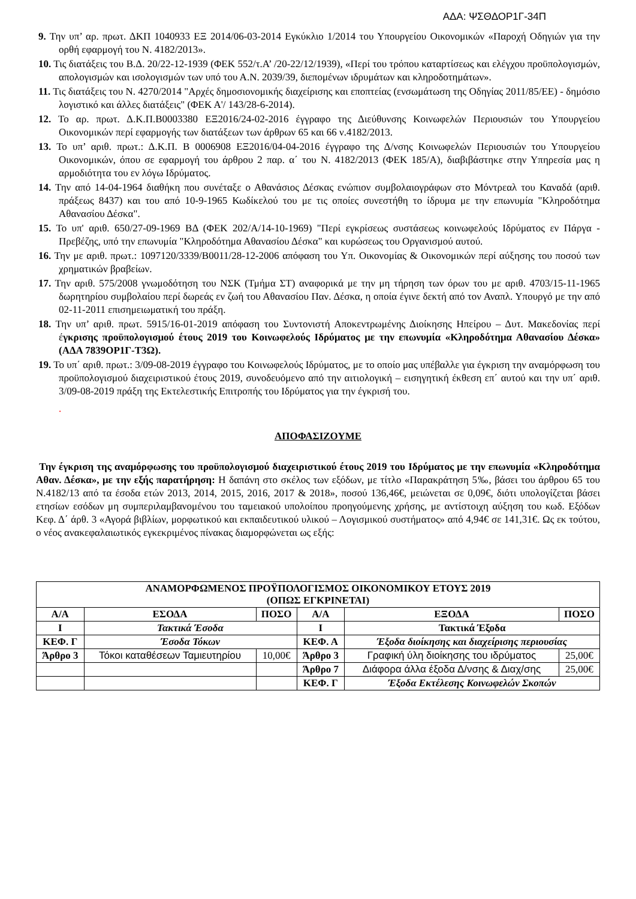ΑΔΑ: ΨΣΘΔΟΡ1Γ-34Π
9. Την υπ’ αρ. πρωτ. ΔΚΠ 1040933 ΕΞ 2014/06-03-2014 Εγκύκλιο 1/2014 του Υπουργείου Οικονομικών «Παροχή Οδηγιών για την ορθή εφαρμογή του Ν. 4182/2013».
10. Τις διατάξεις του Β.Δ. 20/22-12-1939 (ΦΕΚ 552/τ.Α’ /20-22/12/1939), «Περί του τρόπου καταρτίσεως και ελέγχου προϋπολογισμών, απολογισμών και ισολογισμών των υπό του Α.Ν. 2039/39, διεπομένων ιδρυμάτων και κληροδοτημάτων».
11. Τις διατάξεις του Ν. 4270/2014 "Αρχές δημοσιονομικής διαχείρισης και εποπτείας (ενσωμάτωση της Οδηγίας 2011/85/ΕΕ) - δημόσιο λογιστικό και άλλες διατάξεις" (ΦΕΚ Α'/ 143/28-6-2014).
12. Το αρ. πρωτ. Δ.Κ.Π.Β0003380 ΕΞ2016/24-02-2016 έγγραφο της Διεύθυνσης Κοινωφελών Περιουσιών του Υπουργείου Οικονομικών περί εφαρμογής των διατάξεων των άρθρων 65 και 66 ν.4182/2013.
13. Το υπ’ αριθ. πρωτ.: Δ.Κ.Π. Β 0006908 ΕΞ2016/04-04-2016 έγγραφο της Δ/νσης Κοινωφελών Περιουσιών του Υπουργείου Οικονομικών, όπου σε εφαρμογή του άρθρου 2 παρ. α΄ του Ν. 4182/2013 (ΦΕΚ 185/Α), διαβιβάστηκε στην Υπηρεσία μας η αρμοδιότητα του εν λόγω Ιδρύματος.
14. Την από 14-04-1964 διαθήκη που συνέταξε ο Αθανάσιος Δέσκας ενώπιον συμβολαιογράφων στο Μόντρεαλ του Καναδά (αριθ. πράξεως 8437) και του από 10-9-1965 Κωδίκελού του με τις οποίες συνεστήθη το ίδρυμα με την επωνυμία "Κληροδότημα Αθανασίου Δέσκα".
15. Το υπ' αριθ. 650/27-09-1969 ΒΔ (ΦΕΚ 202/Α/14-10-1969) "Περί εγκρίσεως συστάσεως κοινωφελούς Ιδρύματος εν Πάργα - Πρεβέζης, υπό την επωνυμία "Κληροδότημα Αθανασίου Δέσκα" και κυρώσεως του Οργανισμού αυτού.
16. Την με αριθ. πρωτ.: 1097120/3339/Β0011/28-12-2006 απόφαση του Υπ. Οικονομίας & Οικονομικών περί αύξησης του ποσού των χρηματικών βραβείων.
17. Την αριθ. 575/2008 γνωμοδότηση του ΝΣΚ (Τμήμα ΣΤ) αναφορικά με την μη τήρηση των όρων του με αριθ. 4703/15-11-1965 δωρητηρίου συμβολαίου περί δωρεάς εν ζωή του Αθανασίου Παν. Δέσκα, η οποία έγινε δεκτή από τον Αναπλ. Υπουργό με την από 02-11-2011 επισημειωματική του πράξη.
18. Την υπ’ αριθ. πρωτ. 5915/16-01-2019 απόφαση του Συντονιστή Αποκεντρωμένης Διοίκησης Ηπείρου – Δυτ. Μακεδονίας περί έγκρισης προϋπολογισμού έτους 2019 του Κοινωφελούς Ιδρύματος με την επωνυμία «Κληροδότημα Αθανασίου Δέσκα» (ΑΔΑ 7839ΟΡ1Γ-Τ3Ω).
19. Το υπ΄ αριθ. πρωτ.: 3/09-08-2019 έγγραφο του Κοινωφελούς Ιδρύματος, με το οποίο μας υπέβαλλε για έγκριση την αναμόρφωση του προϋπολογισμού διαχειριστικού έτους 2019, συνοδευόμενο από την αιτιολογική – εισηγητική έκθεση επ΄ αυτού και την υπ΄ αριθ. 3/09-08-2019 πράξη της Εκτελεστικής Επιτροπής του Ιδρύματος για την έγκρισή του.
.
ΑΠΟΦΑΣΙΖΟΥΜΕ
Την έγκριση της αναμόρφωσης του προϋπολογισμού διαχειριστικού έτους 2019 του Ιδρύματος με την επωνυμία «Κληροδότημα Αθαν. Δέσκα», με την εξής παρατήρηση: Η δαπάνη στο σκέλος των εξόδων, με τίτλο «Παρακράτηση 5‰, βάσει του άρθρου 65 του Ν.4182/13 από τα έσοδα ετών 2013, 2014, 2015, 2016, 2017 & 2018», ποσού 136,46€, μειώνεται σε 0,09€, διότι υπολογίζεται βάσει ετησίων εσόδων μη συμπεριλαμβανομένου του ταμειακού υπολοίπου προηγούμενης χρήσης, με αντίστοιχη αύξηση του κωδ. Εξόδων Κεφ. Δ΄ άρθ. 3 «Αγορά βιβλίων, μορφωτικού και εκπαιδευτικού υλικού – Λογισμικού συστήματος» από 4,94€ σε 141,31€. Ως εκ τούτου, ο νέος ανακεφαλαιωτικός εγκεκριμένος πίνακας διαμορφώνεται ως εξής:
| ΑΝΑΜΟΡΦΩΜΕΝΟΣ ΠΡΟΫΠΟΛΟΓΙΣΜΟΣ ΟΙΚΟΝΟΜΙΚΟΥ ΕΤΟΥΣ 2019 (ΟΠΩΣ ΕΓΚΡΙΝΕΤΑΙ) | | | | | |
| --- | --- | --- | --- | --- | --- |
| Α/Α | ΕΣΟΔΑ | ΠΟΣΟ | Α/Α | ΕΞΟΔΑ | ΠΟΣΟ |
| Ι | Τακτικά Έσοδα | | Ι | Τακτικά Έξοδα | |
| ΚΕΦ. Γ | Έσοδα Τόκων | | ΚΕΦ. Α | Έξοδα διοίκησης και διαχείρισης περιουσίας | |
| Άρθρο 3 | Τόκοι καταθέσεων Ταμιευτηρίου | 10,00€ | Άρθρο 3 | Γραφική ύλη διοίκησης του ιδρύματος | 25,00€ |
| | | | Άρθρο 7 | Διάφορα άλλα έξοδα Δ/νσης & Διαχ/σης | 25,00€ |
| | | | ΚΕΦ. Γ | Έξοδα Εκτέλεσης Κοινωφελών Σκοπών | |